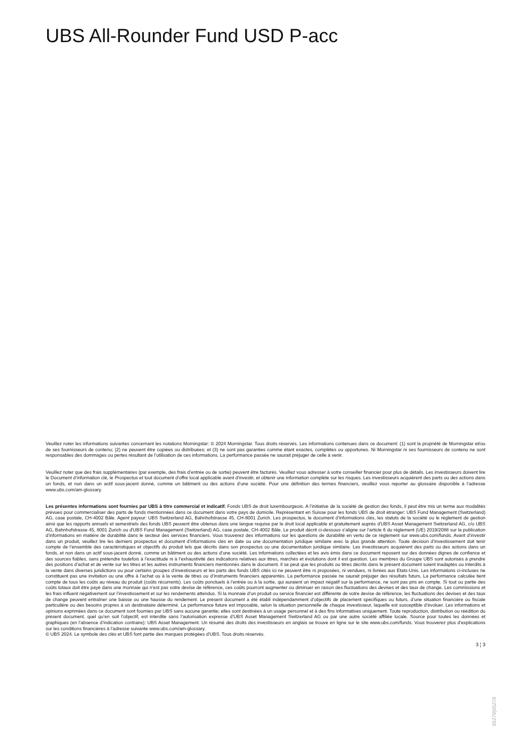UBS All-Rounder Fund USD P-acc
Veuillez noter les informations suivantes concernant les notations Morningstar: © 2024 Morningstar. Tous droits réservés. Les informations contenues dans ce document: (1) sont la propriété de Morningstar et/ou de ses fournisseurs de contenu; (2) ne peuvent être copiées ou distribuées; et (3) ne sont pas garanties comme étant exactes, complètes ou opportunes. Ni Morningstar ni ses fournisseurs de contenu ne sont responsables des dommages ou pertes résultant de l’utilisation de ces informations. La performance passée ne saurait préjuger de celle à venir.
Veuillez noter que des frais supplémentaires (par exemple, des frais d’entrée ou de sortie) peuvent être facturés. Veuillez vous adresser à votre conseiller financier pour plus de détails. Les investisseurs doivent lire le Document d’information clé, le Prospectus et tout document d'offre local applicable avant d'investir, et obtenir une information complète sur les risques. Les investisseurs acquièrent des parts ou des actions dans un fonds, et non dans un actif sous-jacent donné, comme un bâtiment ou des actions d’une société. Pour une définition des termes financiers, veuillez vous reporter au glossaire disponible à l’adresse www.ubs.com/am-glossary.
Les présentes informations sont fournies par UBS à titre commercial et indicatif. Fonds UBS de droit luxembourgeois. A l’initiative de la société de gestion des fonds, il peut être mis un terme aux modalités prévues pour commercialiser des parts de fonds mentionnées dans ce document dans votre pays de domicile. Représentant en Suisse pour les fonds UBS de droit étranger: UBS Fund Management (Switzerland) AG, case postale, CH-4002 Bâle. Agent payeur: UBS Switzerland AG, Bahnhofstrasse 45, CH-8001 Zurich. Les prospectus, le document d’informations clés, les statuts de la société ou le règlement de gestion ainsi que les rapports annuels et semestriels des fonds UBS peuvent être obtenus dans une langue requise par le droit local applicable et gratuitement auprès d'UBS Asset Management Switzerland AG, c/o UBS AG, Bahnhofstrasse 45, 8001 Zurich ou d'UBS Fund Management (Switzerland) AG, case postale, CH-4002 Bâle. Le produit décrit ci-dessous s’aligne sur l’article 6 du règlement (UE) 2019/2088 sur la publication d’informations en matière de durabilité dans le secteur des services financiers. Vous trouverez des informations sur les questions de durabilité en vertu de ce règlement sur www.ubs.com/funds. Avant d’investir dans un produit, veuillez lire les derniers prospectus et document d’informations clés en date ou une documentation juridique similaire avec la plus grande attention. Toute décision d’investissement doit tenir compte de l’ensemble des caractéristiques et objectifs du produit tels que décrits dans son prospectus ou une documentation juridique similaire. Les investisseurs acquièrent des parts ou des actions dans un fonds, et non dans un actif sous-jacent donné, comme un bâtiment ou des actions d’une société. Les informations collectées et les avis émis dans ce document reposent sur des données dignes de confiance et des sources fiables, sans prétendre toutefois à l’exactitude ni à l’exhaustivité des indications relatives aux titres, marchés et évolutions dont il est question. Les membres du Groupe UBS sont autorisés à prendre des positions d’achat et de vente sur les titres et les autres instruments financiers mentionnés dans le document. Il se peut que les produits ou titres décrits dans le présent document soient inadaptés ou interdits à la vente dans diverses juridictions ou pour certains groupes d’investisseurs et les parts des fonds UBS cités ici ne peuvent être ni proposées, ni vendues, ni livrées aux Etats-Unis. Les informations ci-incluses ne constituent pas une invitation ou une offre à l’achat ou à la vente de titres ou d’instruments financiers apparentés. La performance passée ne saurait préjuger des résultats futurs. La performance calculée tient compte de tous les coûts au niveau du produit (coûts récurrents). Les coûts ponctuels à l’entrée ou à la sortie, qui auraient un impact négatif sur la performance, ne sont pas pris en compte. Si tout ou partie des coûts totaux doit être payé dans une monnaie qui n’est pas votre devise de référence, ces coûts pourront augmenter ou diminuer en raison des fluctuations des devises et des taux de change. Les commissions et les frais influent négativement sur l’investissement et sur les rendements attendus. Si la monnaie d’un produit ou service financier est différente de votre devise de référence, les fluctuations des devises et des taux de change peuvent entraîner une baisse ou une hausse du rendement. Le présent document a été établi indépendamment d’objectifs de placement spécifiques ou futurs, d’une situation financière ou fiscale particulière ou des besoins propres à un destinataire déterminé. La performance future est imposable, selon la situation personnelle de chaque investisseur, laquelle est susceptible d’évoluer. Les informations et opinions exprimées dans ce document sont fournies par UBS sans aucune garantie; elles sont destinées à un usage personnel et à des fins informatives uniquement. Toute reproduction, distribution ou réédition du présent document, quel qu’en soit l’objectif, est interdite sans l’autorisation expresse d’UBS Asset Management Switzerland AG ou par une autre société affiliée locale. Source pour toutes les données et graphiques (en l’absence d’indication contraire): UBS Asset Management. Un résumé des droits des investisseurs en anglais se trouve en ligne sur le site www.ubs.com/funds. Vous trouverez plus d’explications sur les conditions financières à l’adresse suivante www.ubs.com/am-glossary.
© UBS 2024. Le symbole des clés et UBS font partie des marques protégées d'UBS. Tous droits réservés.
3 ¦ 3
65279|65278